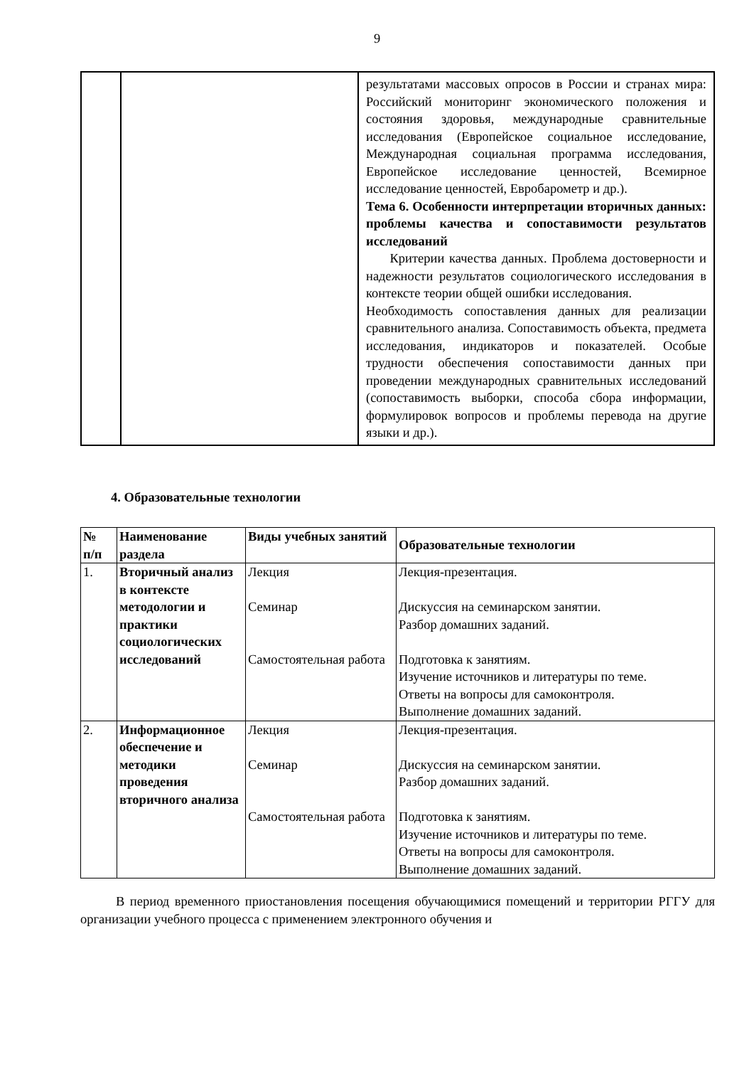9
| | | результатами массовых опросов в России и странах мира: Российский мониторинг экономического положения и состояния здоровья, международные сравнительные исследования (Европейское социальное исследование, Международная социальная программа исследования, Европейское исследование ценностей, Всемирное исследование ценностей, Евробарометр и др.). Тема 6. Особенности интерпретации вторичных данных: проблемы качества и сопоставимости результатов исследований Критерии качества данных. Проблема достоверности и надежности результатов социологического исследования в контексте теории общей ошибки исследования. Необходимость сопоставления данных для реализации сравнительного анализа. Сопоставимость объекта, предмета исследования, индикаторов и показателей. Особые трудности обеспечения сопоставимости данных при проведении международных сравнительных исследований (сопоставимость выборки, способа сбора информации, формулировок вопросов и проблемы перевода на другие языки и др.). |
4. Образовательные технологии
| № п/п | Наименование раздела | Виды учебных занятий | Образовательные технологии |
| --- | --- | --- | --- |
| 1. | Вторичный анализ в контексте методологии и практики социологических исследований | Лекция Семинар Самостоятельная работа | Лекция-презентация. Дискуссия на семинарском занятии. Разбор домашних заданий. Подготовка к занятиям. Изучение источников и литературы по теме. Ответы на вопросы для самоконтроля. Выполнение домашних заданий. |
| 2. | Информационное обеспечение и методики проведения вторичного анализа | Лекция Семинар Самостоятельная работа | Лекция-презентация. Дискуссия на семинарском занятии. Разбор домашних заданий. Подготовка к занятиям. Изучение источников и литературы по теме. Ответы на вопросы для самоконтроля. Выполнение домашних заданий. |
В период временного приостановления посещения обучающимися помещений и территории РГГУ для организации учебного процесса с применением электронного обучения и